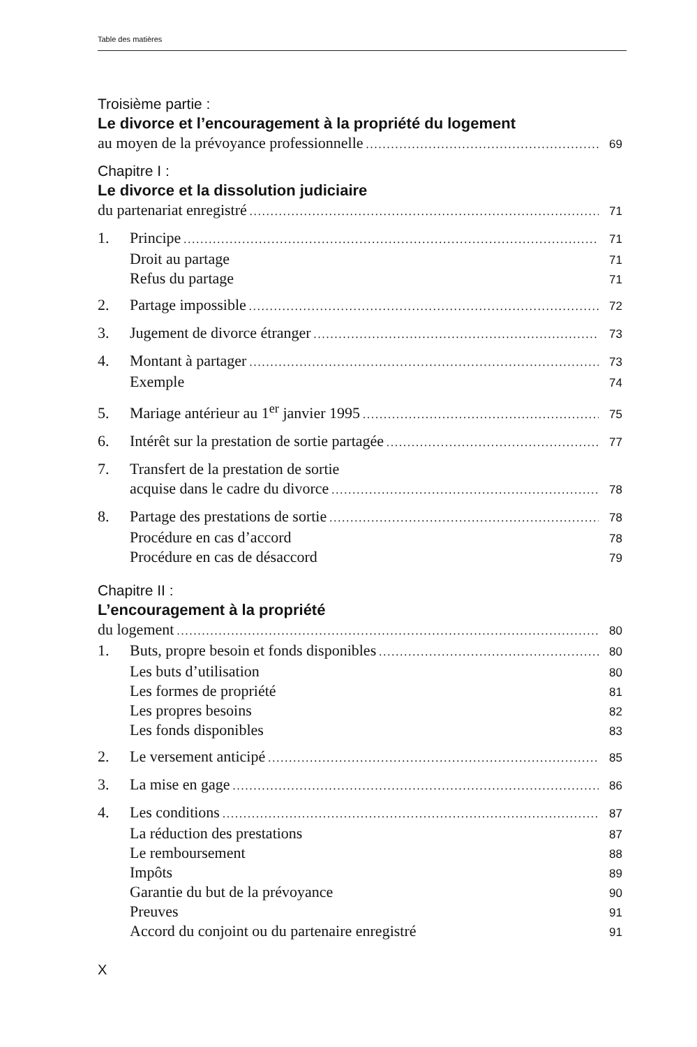Table des matières
Troisième partie :
Le divorce et l’encouragement à la propriété du logement
au moyen de la prévoyance professionnelle 69
Chapitre I :
Le divorce et la dissolution judiciaire
du partenariat enregistré 71
1. Principe 71
Droit au partage 71
Refus du partage 71
2. Partage impossible 72
3. Jugement de divorce étranger 73
4. Montant à partager 73
Exemple 74
5. Mariage antérieur au 1<sup>er</sup> janvier 1995 75
6. Intérêt sur la prestation de sortie partagée 77
7. Transfert de la prestation de sortie
acquise dans le cadre du divorce 78
8. Partage des prestations de sortie 78
Procédure en cas d’accord 78
Procédure en cas de désaccord 79
Chapitre II :
L’encouragement à la propriété
du logement 80
1. Buts, propre besoin et fonds disponibles 80
Les buts d’utilisation 80
Les formes de propriété 81
Les propres besoins 82
Les fonds disponibles 83
2. Le versement anticipé 85
3. La mise en gage 86
4. Les conditions 87
La réduction des prestations 87
Le remboursement 88
Impôts 89
Garantie du but de la prévoyance 90
Preuves 91
Accord du conjoint ou du partenaire enregistré 91
X